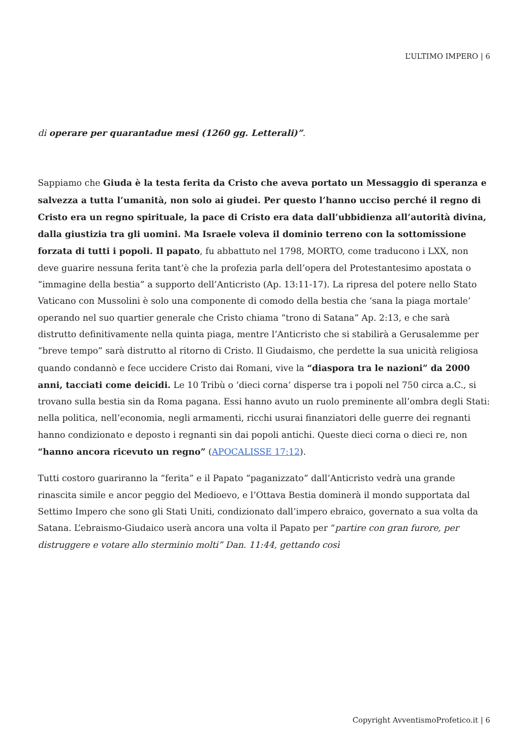L’ULTIMO IMPERO | 6
di operare per quarantadue mesi (1260 gg. Letterali)”.
Sappiamo che Giuda è la testa ferita da Cristo che aveva portato un Messaggio di speranza e salvezza a tutta l’umanità, non solo ai giudei. Per questo l’hanno ucciso perché il regno di Cristo era un regno spirituale, la pace di Cristo era data dall’ubbidienza all’autorità divina, dalla giustizia tra gli uomini. Ma Israele voleva il dominio terreno con la sottomissione forzata di tutti i popoli. Il papato, fu abbattuto nel 1798, MORTO, come traducono i LXX, non deve guarire nessuna ferita tant’è che la profezia parla dell’opera del Protestantesimo apostata o “immagine della bestia” a supporto dell’Anticristo (Ap. 13:11-17). La ripresa del potere nello Stato Vaticano con Mussolini è solo una componente di comodo della bestia che ‘sana la piaga mortale’ operando nel suo quartier generale che Cristo chiama “trono di Satana” Ap. 2:13, e che sarà distrutto definitivamente nella quinta piaga, mentre l’Anticristo che si stabilirà a Gerusalemme per “breve tempo” sarà distrutto al ritorno di Cristo. Il Giudaismo, che perdette la sua unicità religiosa quando condannò e fece uccidere Cristo dai Romani, vive la “diaspora tra le nazioni” da 2000 anni, tacciati come deicidi. Le 10 Tribù o ‘dieci corna’ disperse tra i popoli nel 750 circa a.C., si trovano sulla bestia sin da Roma pagana. Essi hanno avuto un ruolo preminente all’ombra degli Stati: nella politica, nell’economia, negli armamenti, ricchi usurai finanziatori delle guerre dei regnanti hanno condizionato e deposto i regnanti sin dai popoli antichi. Queste dieci corna o dieci re, non “hanno ancora ricevuto un regno” (APOCALISSE 17:12).
Tutti costoro guariranno la “ferita” e il Papato “paganizzato” dall’Anticristo vedrà una grande rinascita simile e ancor peggio del Medioevo, e l’Ottava Bestia dominerà il mondo supportata dal Settimo Impero che sono gli Stati Uniti, condizionato dall’impero ebraico, governato a sua volta da Satana. L’ebraismo-Giudaico userà ancora una volta il Papato per “partire con gran furore, per distruggere e votare allo sterminio molti” Dan. 11:44, gettando così
Copyright AvventismoProfetico.it | 6